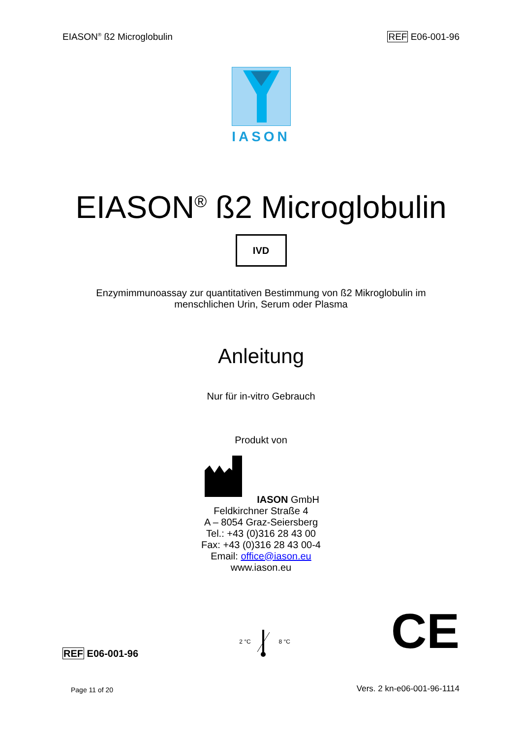EIASON<sup>®</sup> ß2 Microglobulin REF E06-001-96
IASON
EIASON<sup>®</sup> ß2 Microglobulin
IVD
Enzymimmunoassay zur quantitativen Bestimmung von ß2 Mikroglobulin im
menschlichen Urin, Serum oder Plasma
Anleitung
Nur für in-vitro Gebrauch
Produkt von
IASON GmbH
Feldkirchner Straße 4
A – 8054 Graz-Seiersberg
Tel.: +43 (0)316 28 43 00
Fax: +43 (0)316 28 43 00-4
Email: office@iason.eu
www.iason.eu
REF E06-001-96 2 °C 8 °C CE
Page 11 of 20 Vers. 2 kn-e06-001-96-1114